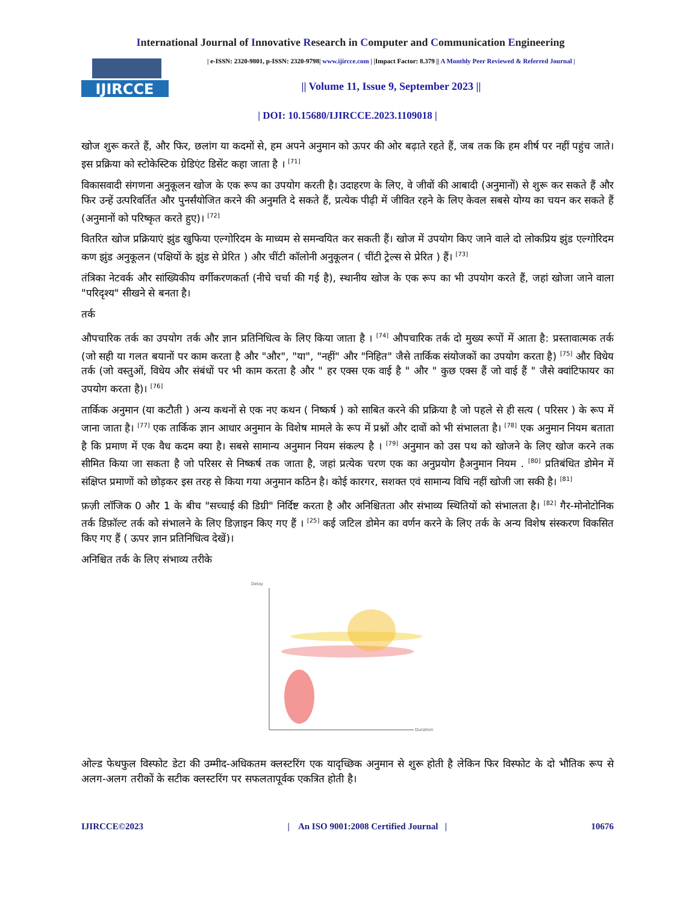International Journal of Innovative Research in Computer and Communication Engineering
IJIRCCE
| e-ISSN: 2320-9801, p-ISSN: 2320-9798| www.ijircce.com | |Impact Factor: 8.379 || A Monthly Peer Reviewed & Referred Journal |
|| Volume 11, Issue 9, September 2023 ||
| DOI: 10.15680/IJIRCCE.2023.1109018 |
खोज शुरू करते हैं, और फिर, छलांग या कदमों से, हम अपने अनुमान को ऊपर की ओर बढ़ाते रहते हैं, जब तक कि हम शीर्ष पर नहीं पहुंच जाते। इस प्रक्रिया को स्टोकेस्टिक ग्रेडिएंट डिसेंट कहा जाता है । <sup>[71]</sup>
विकासवादी संगणना अनुकूलन खोज के एक रूप का उपयोग करती है। उदाहरण के लिए, वे जीवों की आबादी (अनुमानों) से शुरू कर सकते हैं और फिर उन्हें उत्परिवर्तित और पुनर्संयोजित करने की अनुमति दे सकते हैं, प्रत्येक पीढ़ी में जीवित रहने के लिए केवल सबसे योग्य का चयन कर सकते हैं (अनुमानों को परिष्कृत करते हुए)। <sup>[72]</sup>
वितरित खोज प्रक्रियाएं झुंड खुफिया एल्गोरिदम के माध्यम से समन्वयित कर सकती हैं। खोज में उपयोग किए जाने वाले दो लोकप्रिय झुंड एल्गोरिदम कण झुंड अनुकूलन (पक्षियों के झुंड से प्रेरित ) और चींटी कॉलोनी अनुकूलन ( चींटी ट्रेल्स से प्रेरित ) हैं। <sup>[73]</sup>
तंत्रिका नेटवर्क और सांख्यिकीय वर्गीकरणकर्ता (नीचे चर्चा की गई है), स्थानीय खोज के एक रूप का भी उपयोग करते हैं, जहां खोजा जाने वाला "परिदृश्य" सीखने से बनता है।
तर्क
औपचारिक तर्क का उपयोग तर्क और ज्ञान प्रतिनिधित्व के लिए किया जाता है । <sup>[74]</sup> औपचारिक तर्क दो मुख्य रूपों में आता है: प्रस्तावात्मक तर्क (जो सही या गलत बयानों पर काम करता है और "और", "या", "नहीं" और "निहित" जैसे तार्किक संयोजकों का उपयोग करता है) <sup>[75]</sup> और विधेय तर्क (जो वस्तुओं, विधेय और संबंधों पर भी काम करता है और " हर एक्स एक वाई है " और " कुछ एक्स हैं जो वाई हैं " जैसे क्वांटिफायर का उपयोग करता है)। <sup>[76]</sup>
तार्किक अनुमान (या कटौती ) अन्य कथनों से एक नए कथन ( निष्कर्ष ) को साबित करने की प्रक्रिया है जो पहले से ही सत्य ( परिसर ) के रूप में जाना जाता है। <sup>[77]</sup> एक तार्किक ज्ञान आधार अनुमान के विशेष मामले के रूप में प्रश्नों और दावों को भी संभालता है। <sup>[78]</sup> एक अनुमान नियम बताता है कि प्रमाण में एक वैध कदम क्या है। सबसे सामान्य अनुमान नियम संकल्प है । <sup>[79]</sup> अनुमान को उस पथ को खोजने के लिए खोज करने तक सीमित किया जा सकता है जो परिसर से निष्कर्ष तक जाता है, जहां प्रत्येक चरण एक का अनुप्रयोग हैअनुमान नियम . <sup>[80]</sup> प्रतिबंधित डोमेन में संक्षिप्त प्रमाणों को छोड़कर इस तरह से किया गया अनुमान कठिन है। कोई कारगर, सशक्त एवं सामान्य विधि नहीं खोजी जा सकी है। <sup>[81]</sup>
फ़ज़ी लॉजिक 0 और 1 के बीच "सच्चाई की डिग्री" निर्दिष्ट करता है और अनिश्चितता और संभाव्य स्थितियों को संभालता है। <sup>[82]</sup> गैर-मोनोटोनिक तर्क डिफ़ॉल्ट तर्क को संभालने के लिए डिज़ाइन किए गए हैं । <sup>[25]</sup> कई जटिल डोमेन का वर्णन करने के लिए तर्क के अन्य विशेष संस्करण विकसित किए गए हैं ( ऊपर ज्ञान प्रतिनिधित्व देखें)।
अनिश्चित तर्क के लिए संभाव्य तरीके
Delay
Duration
ओल्ड फेथफुल विस्फोट डेटा की उम्मीद-अधिकतम क्लस्टरिंग एक यादृच्छिक अनुमान से शुरू होती है लेकिन फिर विस्फोट के दो भौतिक रूप से अलग-अलग तरीकों के सटीक क्लस्टरिंग पर सफलतापूर्वक एकत्रित होती है।
IJIRCCE©2023 | An ISO 9001:2008 Certified Journal | 10676